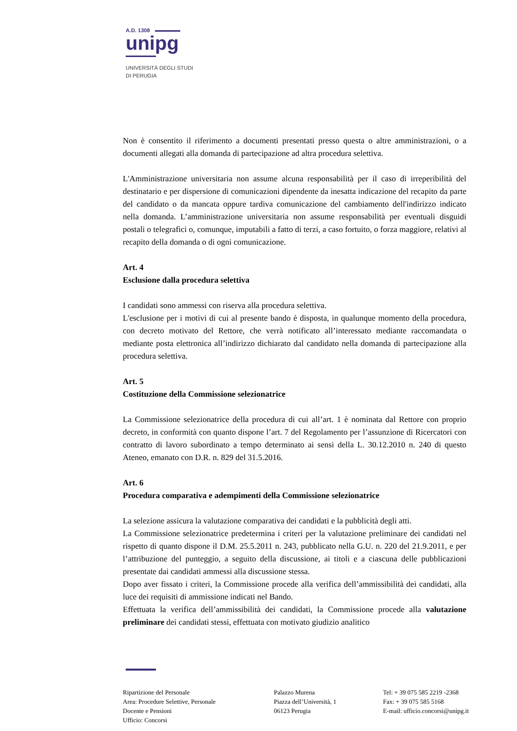A.D. 1308
unipg
UNIVERSITÀ DEGLI STUDI
DI PERUGIA
Non è consentito il riferimento a documenti presentati presso questa o altre amministrazioni, o a documenti allegati alla domanda di partecipazione ad altra procedura selettiva.
L'Amministrazione universitaria non assume alcuna responsabilità per il caso di irreperibilità del destinatario e per dispersione di comunicazioni dipendente da inesatta indicazione del recapito da parte del candidato o da mancata oppure tardiva comunicazione del cambiamento dell'indirizzo indicato nella domanda. L’amministrazione universitaria non assume responsabilità per eventuali disguidi postali o telegrafici o, comunque, imputabili a fatto di terzi, a caso fortuito, o forza maggiore, relativi al recapito della domanda o di ogni comunicazione.
Art. 4
Esclusione dalla procedura selettiva
I candidati sono ammessi con riserva alla procedura selettiva.
L'esclusione per i motivi di cui al presente bando è disposta, in qualunque momento della procedura, con decreto motivato del Rettore, che verrà notificato all’interessato mediante raccomandata o mediante posta elettronica all’indirizzo dichiarato dal candidato nella domanda di partecipazione alla procedura selettiva.
Art. 5
Costituzione della Commissione selezionatrice
La Commissione selezionatrice della procedura di cui all’art. 1 è nominata dal Rettore con proprio decreto, in conformità con quanto dispone l’art. 7 del Regolamento per l’assunzione di Ricercatori con contratto di lavoro subordinato a tempo determinato ai sensi della L. 30.12.2010 n. 240 di questo Ateneo, emanato con D.R. n. 829 del 31.5.2016.
Art. 6
Procedura comparativa e adempimenti della Commissione selezionatrice
La selezione assicura la valutazione comparativa dei candidati e la pubblicità degli atti.
La Commissione selezionatrice predetermina i criteri per la valutazione preliminare dei candidati nel rispetto di quanto dispone il D.M. 25.5.2011 n. 243, pubblicato nella G.U. n. 220 del 21.9.2011, e per l’attribuzione del punteggio, a seguito della discussione, ai titoli e a ciascuna delle pubblicazioni presentate dai candidati ammessi alla discussione stessa.
Dopo aver fissato i criteri, la Commissione procede alla verifica dell’ammissibilità dei candidati, alla luce dei requisiti di ammissione indicati nel Bando.
Effettuata la verifica dell’ammissibilità dei candidati, la Commissione procede alla valutazione preliminare dei candidati stessi, effettuata con motivato giudizio analitico
Ripartizione del Personale
Area: Procedure Selettive, Personale
Docente e Pensioni
Ufficio: Concorsi
Palazzo Murena
Piazza dell’Università, 1
06123 Perugia
Tel: + 39 075 585 2219 -2368
Fax: + 39 075 585 5168
E-mail: ufficio.concorsi@unipg.it